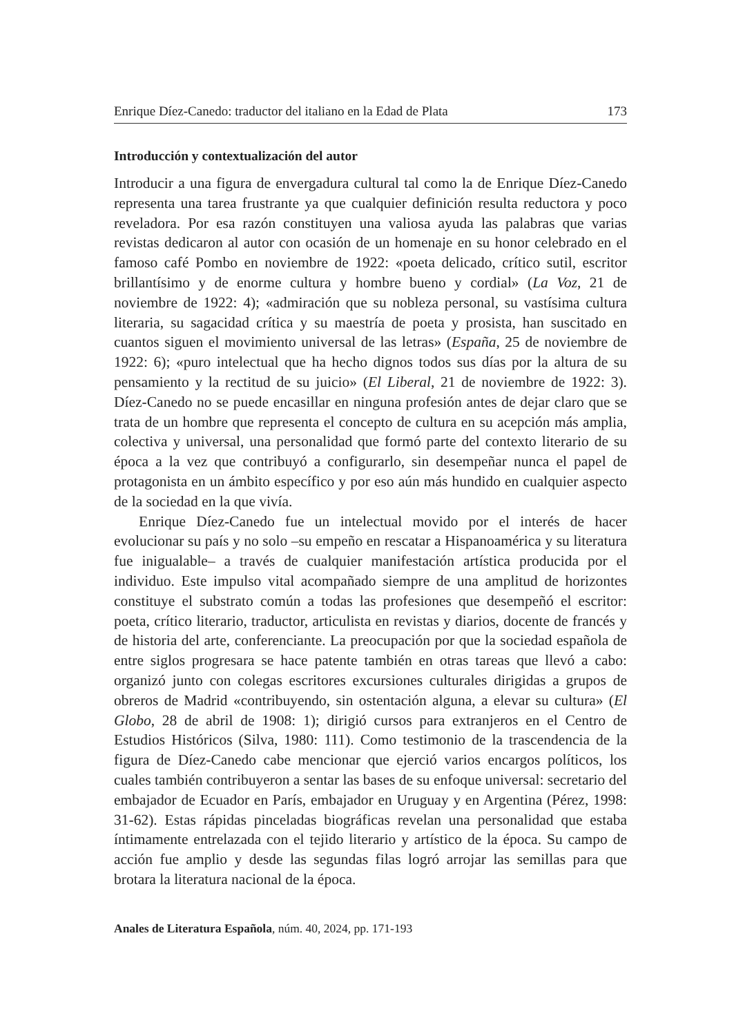Enrique Díez-Canedo: traductor del italiano en la Edad de Plata 173
Introducción y contextualización del autor
Introducir a una figura de envergadura cultural tal como la de Enrique Díez-Canedo representa una tarea frustrante ya que cualquier definición resulta reductora y poco reveladora. Por esa razón constituyen una valiosa ayuda las palabras que varias revistas dedicaron al autor con ocasión de un homenaje en su honor celebrado en el famoso café Pombo en noviembre de 1922: «poeta delicado, crítico sutil, escritor brillantísimo y de enorme cultura y hombre bueno y cordial» (La Voz, 21 de noviembre de 1922: 4); «admiración que su nobleza personal, su vastísima cultura literaria, su sagacidad crítica y su maestría de poeta y prosista, han suscitado en cuantos siguen el movimiento universal de las letras» (España, 25 de noviembre de 1922: 6); «puro intelectual que ha hecho dignos todos sus días por la altura de su pensamiento y la rectitud de su juicio» (El Liberal, 21 de noviembre de 1922: 3). Díez-Canedo no se puede encasillar en ninguna profesión antes de dejar claro que se trata de un hombre que representa el concepto de cultura en su acepción más amplia, colectiva y universal, una personalidad que formó parte del contexto literario de su época a la vez que contribuyó a configurarlo, sin desempeñar nunca el papel de protagonista en un ámbito específico y por eso aún más hundido en cualquier aspecto de la sociedad en la que vivía.
Enrique Díez-Canedo fue un intelectual movido por el interés de hacer evolucionar su país y no solo –su empeño en rescatar a Hispanoamérica y su literatura fue inigualable– a través de cualquier manifestación artística producida por el individuo. Este impulso vital acompañado siempre de una amplitud de horizontes constituye el substrato común a todas las profesiones que desempeñó el escritor: poeta, crítico literario, traductor, articulista en revistas y diarios, docente de francés y de historia del arte, conferenciante. La preocupación por que la sociedad española de entre siglos progresara se hace patente también en otras tareas que llevó a cabo: organizó junto con colegas escritores excursiones culturales dirigidas a grupos de obreros de Madrid «contribuyendo, sin ostentación alguna, a elevar su cultura» (El Globo, 28 de abril de 1908: 1); dirigió cursos para extranjeros en el Centro de Estudios Históricos (Silva, 1980: 111). Como testimonio de la trascendencia de la figura de Díez-Canedo cabe mencionar que ejerció varios encargos políticos, los cuales también contribuyeron a sentar las bases de su enfoque universal: secretario del embajador de Ecuador en París, embajador en Uruguay y en Argentina (Pérez, 1998: 31-62). Estas rápidas pinceladas biográficas revelan una personalidad que estaba íntimamente entrelazada con el tejido literario y artístico de la época. Su campo de acción fue amplio y desde las segundas filas logró arrojar las semillas para que brotara la literatura nacional de la época.
Anales de Literatura Española, núm. 40, 2024, pp. 171-193